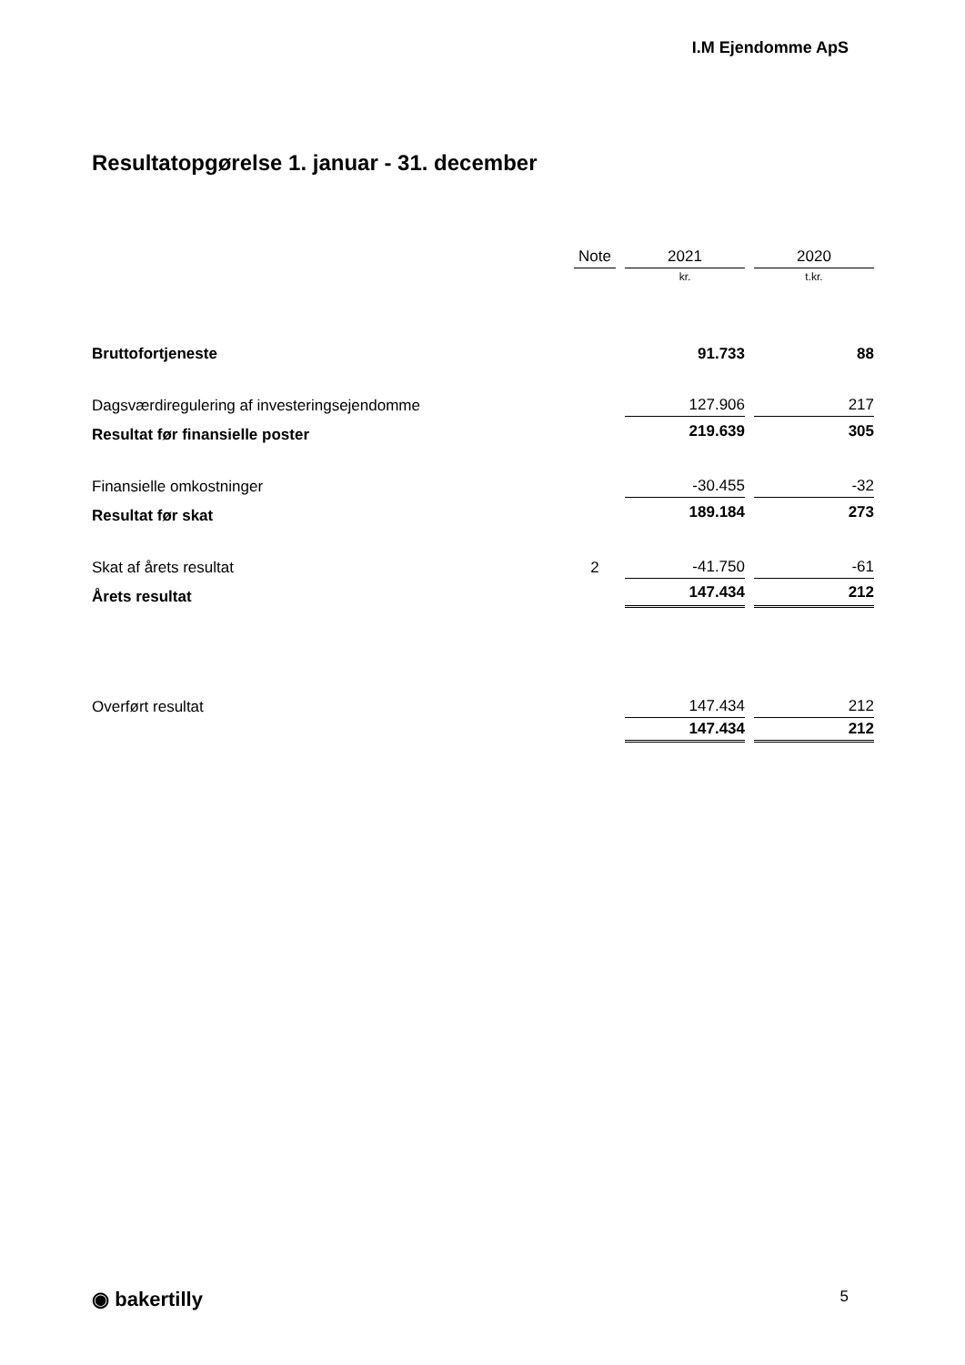I.M Ejendomme ApS
Resultatopgørelse 1. januar - 31. december
| | Note | 2021 | 2020 |
| --- | --- | --- | --- |
| | | kr. | t.kr. |
| Bruttofortjeneste | | 91.733 | 88 |
| Dagsværdiregulering af investeringsejendomme | | 127.906 | 217 |
| Resultat før finansielle poster | | 219.639 | 305 |
| Finansielle omkostninger | | -30.455 | -32 |
| Resultat før skat | | 189.184 | 273 |
| Skat af årets resultat | 2 | -41.750 | -61 |
| Årets resultat | | 147.434 | 212 |
| Overført resultat | | 147.434 | 212 |
| | | 147.434 | 212 |
◉ bakertilly 5